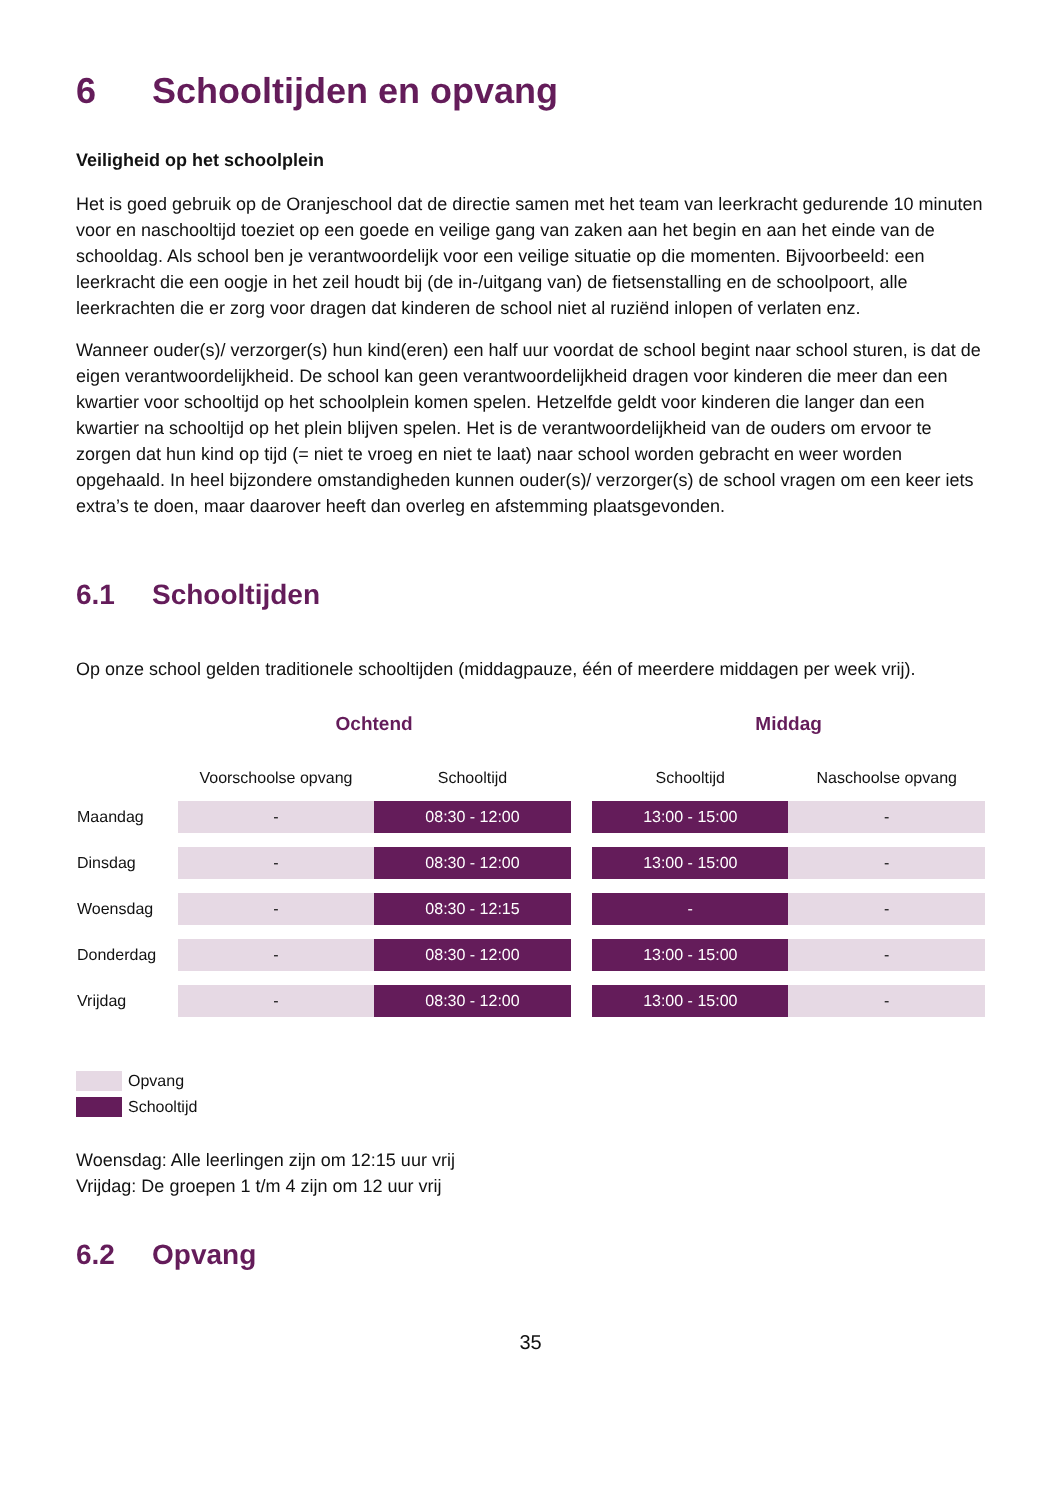6 Schooltijden en opvang
Veiligheid op het schoolplein
Het is goed gebruik op de Oranjeschool dat de directie samen met het team van leerkracht gedurende 10 minuten voor en naschooltijd toeziet op een goede en veilige gang van zaken aan het begin en aan het einde van de schooldag. Als school ben je verantwoordelijk voor een veilige situatie op die momenten. Bijvoorbeeld: een leerkracht die een oogje in het zeil houdt bij (de in-/uitgang van) de fietsenstalling en de schoolpoort, alle leerkrachten die er zorg voor dragen dat kinderen de school niet al ruziënd inlopen of verlaten enz.
Wanneer ouder(s)/ verzorger(s) hun kind(eren) een half uur voordat de school begint naar school sturen, is dat de eigen verantwoordelijkheid. De school kan geen verantwoordelijkheid dragen voor kinderen die meer dan een kwartier voor schooltijd op het schoolplein komen spelen. Hetzelfde geldt voor kinderen die langer dan een kwartier na schooltijd op het plein blijven spelen. Het is de verantwoordelijkheid van de ouders om ervoor te zorgen dat hun kind op tijd (= niet te vroeg en niet te laat) naar school worden gebracht en weer worden opgehaald. In heel bijzondere omstandigheden kunnen ouder(s)/ verzorger(s) de school vragen om een keer iets extra’s te doen, maar daarover heeft dan overleg en afstemming plaatsgevonden.
6.1 Schooltijden
Op onze school gelden traditionele schooltijden (middagpauze, één of meerdere middagen per week vrij).
| | Ochtend | | | Middag | |
| --- | --- | --- | --- | --- | --- |
| | Voorschoolse opvang | Schooltijd | | Schooltijd | Naschoolse opvang |
| Maandag | - | 08:30 - 12:00 | | 13:00 - 15:00 | - |
| Dinsdag | - | 08:30 - 12:00 | | 13:00 - 15:00 | - |
| Woensdag | - | 08:30 - 12:15 | | - | - |
| Donderdag | - | 08:30 - 12:00 | | 13:00 - 15:00 | - |
| Vrijdag | - | 08:30 - 12:00 | | 13:00 - 15:00 | - |
Opvang
Schooltijd
Woensdag: Alle leerlingen zijn om 12:15 uur vrij
Vrijdag: De groepen 1 t/m 4 zijn om 12 uur vrij
6.2 Opvang
35